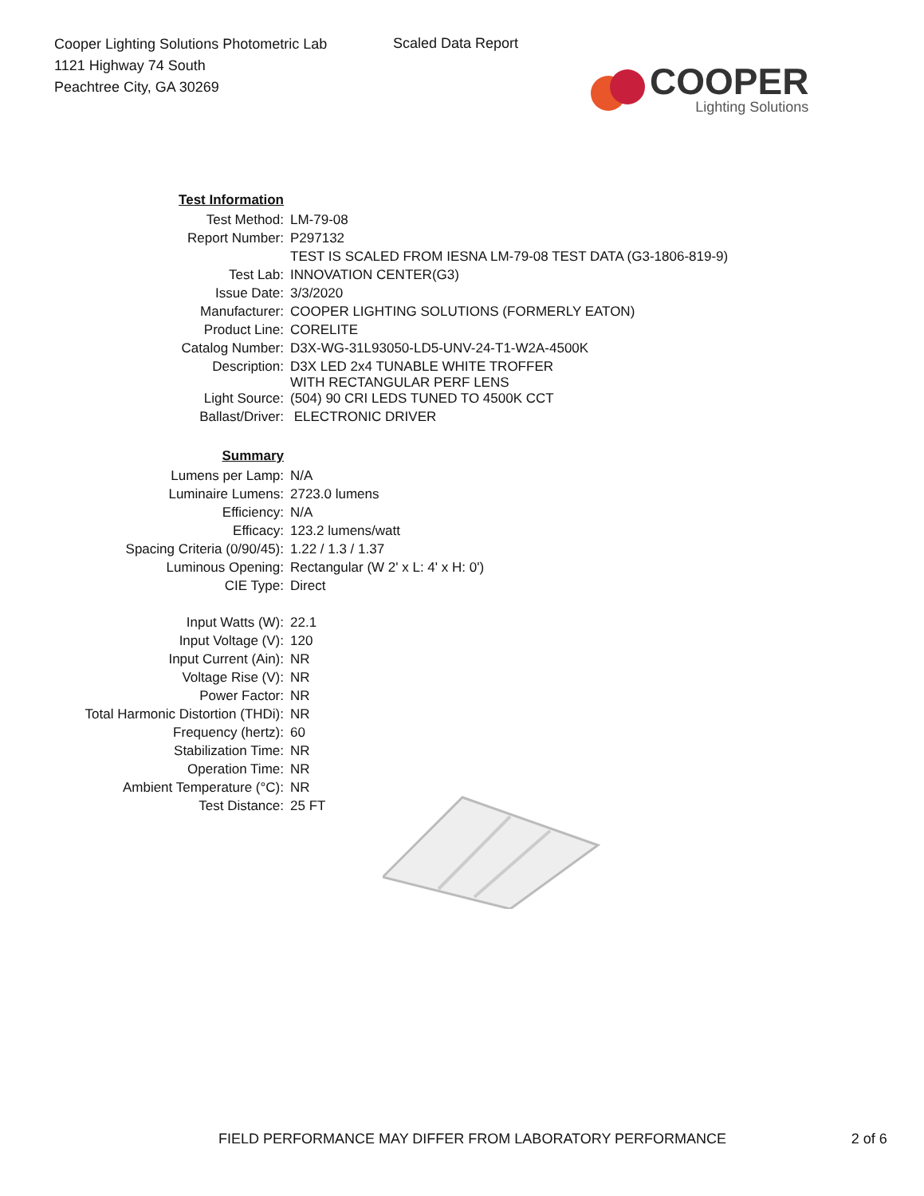Cooper Lighting Solutions Photometric Lab
1121 Highway 74 South
Peachtree City, GA 30269
Scaled Data Report
COOPER
Lighting Solutions
| Test Information | |
| Test Method: | LM-79-08 |
| Report Number: | P297132 |
| | TEST IS SCALED FROM IESNA LM-79-08 TEST DATA (G3-1806-819-9) |
| Test Lab: | INNOVATION CENTER(G3) |
| Issue Date: | 3/3/2020 |
| Manufacturer: | COOPER LIGHTING SOLUTIONS (FORMERLY EATON) |
| Product Line: | CORELITE |
| Catalog Number: | D3X-WG-31L93050-LD5-UNV-24-T1-W2A-4500K |
| Description: | D3X LED 2x4 TUNABLE WHITE TROFFER WITH RECTANGULAR PERF LENS |
| Light Source: | (504) 90 CRI LEDS TUNED TO 4500K CCT |
| Ballast/Driver: | ELECTRONIC DRIVER |
| Summary | |
| Lumens per Lamp: | N/A |
| Luminaire Lumens: | 2723.0 lumens |
| Efficiency: | N/A |
| Efficacy: | 123.2 lumens/watt |
| Spacing Criteria (0/90/45): | 1.22 / 1.3 / 1.37 |
| Luminous Opening: | Rectangular (W 2' x L: 4' x H: 0') |
| CIE Type: | Direct |
| Input Watts (W): | 22.1 |
| Input Voltage (V): | 120 |
| Input Current (Ain): | NR |
| Voltage Rise (V): | NR |
| Power Factor: | NR |
| Total Harmonic Distortion (THDi): | NR |
| Frequency (hertz): | 60 |
| Stabilization Time: | NR |
| Operation Time: | NR |
| Ambient Temperature (°C): | NR |
| Test Distance: | 25 FT |
FIELD PERFORMANCE MAY DIFFER FROM LABORATORY PERFORMANCE 2 of 6